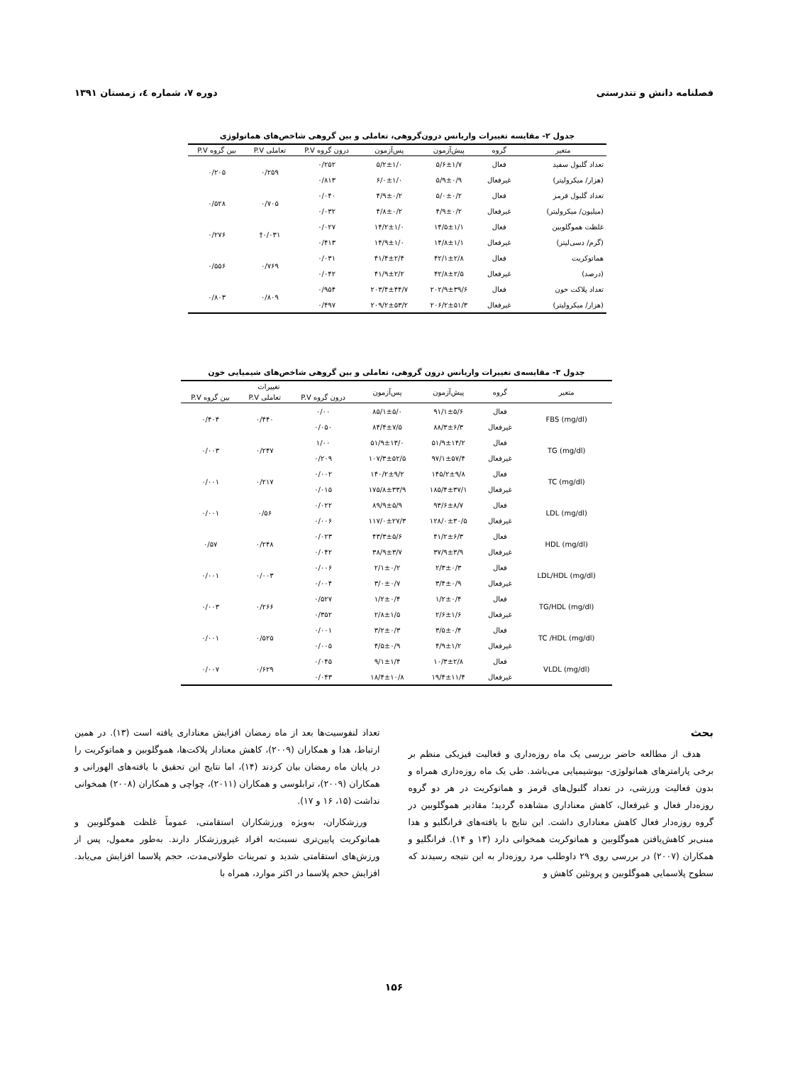فصلنامه دانش و تندرستی دوره ۷، شماره ٤، زمستان ۱۳۹۱
جدول ۲- مقایسه تغییرات واریانس درون‌گروهی، تعاملی و بین گروهی شاخص‌های هماتولوژی
| متغیر | گروه | پیش‌آزمون | پس‌آزمون | درون گروه P.V | تعاملی P.V | بین گروه P.V |
| --- | --- | --- | --- | --- | --- | --- |
| تعداد گلبول سفید | فعال | ۵/۶±۱/۷ | ۵/۲±۱/۰ | ۰/۲۵۲ | ۰/۲۵۹ | ۰/۲۰۵ |
| (هزار/ میکرولیتر) | غیرفعال | ۵/۹±۰/۹ | ۶/۰±۱/۰ | ۰/۸۱۳ | | |
| تعداد گلبول قرمز | فعال | ۵/۰±۰/۲ | ۴/۹±۰/۲ | ۰/۰۴۰ | ۰/۷۰۵ | ۰/۵۲۸ |
| (میلیون/ میکرولیتر) | غیرفعال | ۴/۹±۰/۲ | ۴/۸±۰/۲ | ۰/۰۳۲ | | |
| غلظت هموگلوبین | فعال | ۱۴/۵±۱/۱ | ۱۴/۲±۱/۰ | ۰/۰۲۷ | ۰/۰۳۱† | ۰/۲۷۶ |
| (گرم/ دسی‌لیتر) | غیرفعال | ۱۴/۸±۱/۱ | ۱۴/۹±۱/۰ | ۰/۴۱۳ | | |
| هماتوکریت | فعال | ۴۲/۱±۲/۸ | ۴۱/۴±۲/۴ | ۰/۰۳۱ | ۰/۷۶۹ | ۰/۵۵۶ |
| (درصد) | غیرفعال | ۴۲/۸±۲/۵ | ۴۱/۹±۲/۲ | ۰/۰۴۲ | | |
| تعداد پلاکت خون | فعال | ۲۰۲/۹±۳۹/۶ | ۲۰۳/۴±۴۴/۷ | ۰/۹۵۴ | ۰/۸۰۹ | ۰/۸۰۳ |
| (هزار/ میکرولیتر) | غیرفعال | ۲۰۶/۲±۵۱/۳ | ۲۰۹/۲±۵۳/۲ | ۰/۴۹۷ | | |
جدول ۳- مقایسه‌ی تغییرات واریانس درون گروهی، تعاملی و بین گروهی شاخص‌های شیمیایی خون
| متغیر | گروه | پیش‌آزمون | پس‌آزمون | تغییرات | | |
| --- | --- | --- | --- | --- | --- | --- |
| | | | | درون گروه P.V | تعاملی P.V | بین گروه P.V |
| FBS (mg/dl) | فعال | ۹۱/۱±۵/۶ | ۸۵/۱±۵/۰ | ۰/۰۰ | ۰/۴۴۰ | ۰/۴۰۴ |
| | غیرفعال | ۸۸/۳±۶/۳ | ۸۴/۴±۷/۵ | ۰/۰۵۰ | | |
| TG (mg/dl) | فعال | ۵۱/۹±۱۴/۲ | ۵۱/۹±۱۳/۰ | ۱/۰۰ | ۰/۲۴۷ | ۰/۰۰۳ |
| | غیرفعال | ۹۷/۱±۵۷/۴ | ۱۰۷/۳±۵۲/۵ | ۰/۲۰۹ | | |
| TC (mg/dl) | فعال | ۱۴۵/۲±۹/۸ | ۱۴۰/۲±۹/۲ | ۰/۰۰۲ | ۰/۲۱۷ | ۰/۰۰۱ |
| | غیرفعال | ۱۸۵/۴±۳۷/۱ | ۱۷۵/۸±۳۳/۹ | ۰/۰۱۵ | | |
| LDL (mg/dl) | فعال | ۹۳/۶±۸/۷ | ۸۹/۹±۵/۹ | ۰/۰۲۲ | ۰/۵۶ | ۰/۰۰۱ |
| | غیرفعال | ۱۲۸/۰±۳۰/۵ | ۱۱۷/۰±۲۷/۳ | ۰/۰۰۶ | | |
| HDL (mg/dl) | فعال | ۴۱/۲±۶/۳ | ۴۳/۳±۵/۶ | ۰/۰۲۳ | ۰/۲۴۸ | ۰/۵۷ |
| | غیرفعال | ۳۷/۹±۳/۹ | ۳۸/۹±۳/۷ | ۰/۰۴۲ | | |
| LDL/HDL (mg/dl) | فعال | ۲/۳±۰/۳ | ۲/۱±۰/۲ | ۰/۰۰۶ | ۰/۰۰۳ | ۰/۰۰۱ |
| | غیرفعال | ۳/۴±۰/۹ | ۳/۰±۰/۷ | ۰/۰۰۴ | | |
| TG/HDL (mg/dl) | فعال | ۱/۲±۰/۴ | ۱/۲±۰/۴ | ۰/۵۲۷ | ۰/۲۶۶ | ۰/۰۰۳ |
| | غیرفعال | ۲/۶±۱/۶ | ۲/۸±۱/۵ | ۰/۳۵۲ | | |
| TC /HDL (mg/dl) | فعال | ۳/۵±۰/۴ | ۳/۲±۰/۳ | ۰/۰۰۱ | ۰/۵۲۵ | ۰/۰۰۱ |
| | غیرفعال | ۴/۹±۱/۲ | ۴/۵±۰/۹ | ۰/۰۰۵ | | |
| VLDL (mg/dl) | فعال | ۱۰/۳±۲/۸ | ۹/۱±۱/۴ | ۰/۰۴۵ | ۰/۶۲۹ | ۰/۰۰۷ |
| | غیرفعال | ۱۹/۴±۱۱/۴ | ۱۸/۴±۱۰/۸ | ۰/۰۴۳ | | |
بحث
هدف از مطالعه حاضر بررسی یک ماه روزه‌داری و فعالیت فیزیکی منظم بر برخی پارامترهای هماتولوژی- بیوشیمیایی می‌باشد. طی یک ماه روزه‌داری همراه و بدون فعالیت ورزشی، در تعداد گلبول‌های قرمز و هماتوکریت در هر دو گروه روزه‌دار فعال و غیرفعال، کاهش معناداری مشاهده گردید؛ مقادیر هموگلوبین در گروه روزه‌دار فعال کاهش معناداری داشت. این نتایج با یافته‌های فرانگلیو و هدا مبنی‌بر کاهش‌یافتن هموگلوبین و هماتوکریت همخوانی دارد (۱۳ و ۱۴). فرانگلیو و همکاران (۲۰۰۷) در بررسی روی ۲۹ داوطلب مرد روزه‌دار به این نتیجه رسیدند که سطوح پلاسمایی هموگلوبین و پروتئین کاهش و
تعداد لنفوسیت‌ها بعد از ماه رمضان افزایش معناداری یافته است (۱۳). در همین ارتباط، هدا و همکاران (۲۰۰۹)، کاهش معنادار پلاکت‌ها، هموگلوبین و هماتوکریت را در پایان ماه رمضان بیان کردند (۱۴)، اما نتایج این تحقیق با یافته‌های الهورانی و همکاران (۲۰۰۹)، ترابلوسی و همکاران (۲۰۱۱)، چواچی و همکاران (۲۰۰۸) همخوانی نداشت (۱۵، ۱۶ و ۱۷).
ورزشکاران، به‌ویژه ورزشکاران استقامتی، عموماً غلظت هموگلوبین و هماتوکریت پایین‌تری نسبت‌به افراد غیرورزشکار دارند. به‌طور معمول، پس از ورزش‌های استقامتی شدید و تمرینات طولانی‌مدت، حجم پلاسما افزایش می‌یابد. افزایش حجم پلاسما در اکثر موارد، همراه با
۱۵۶